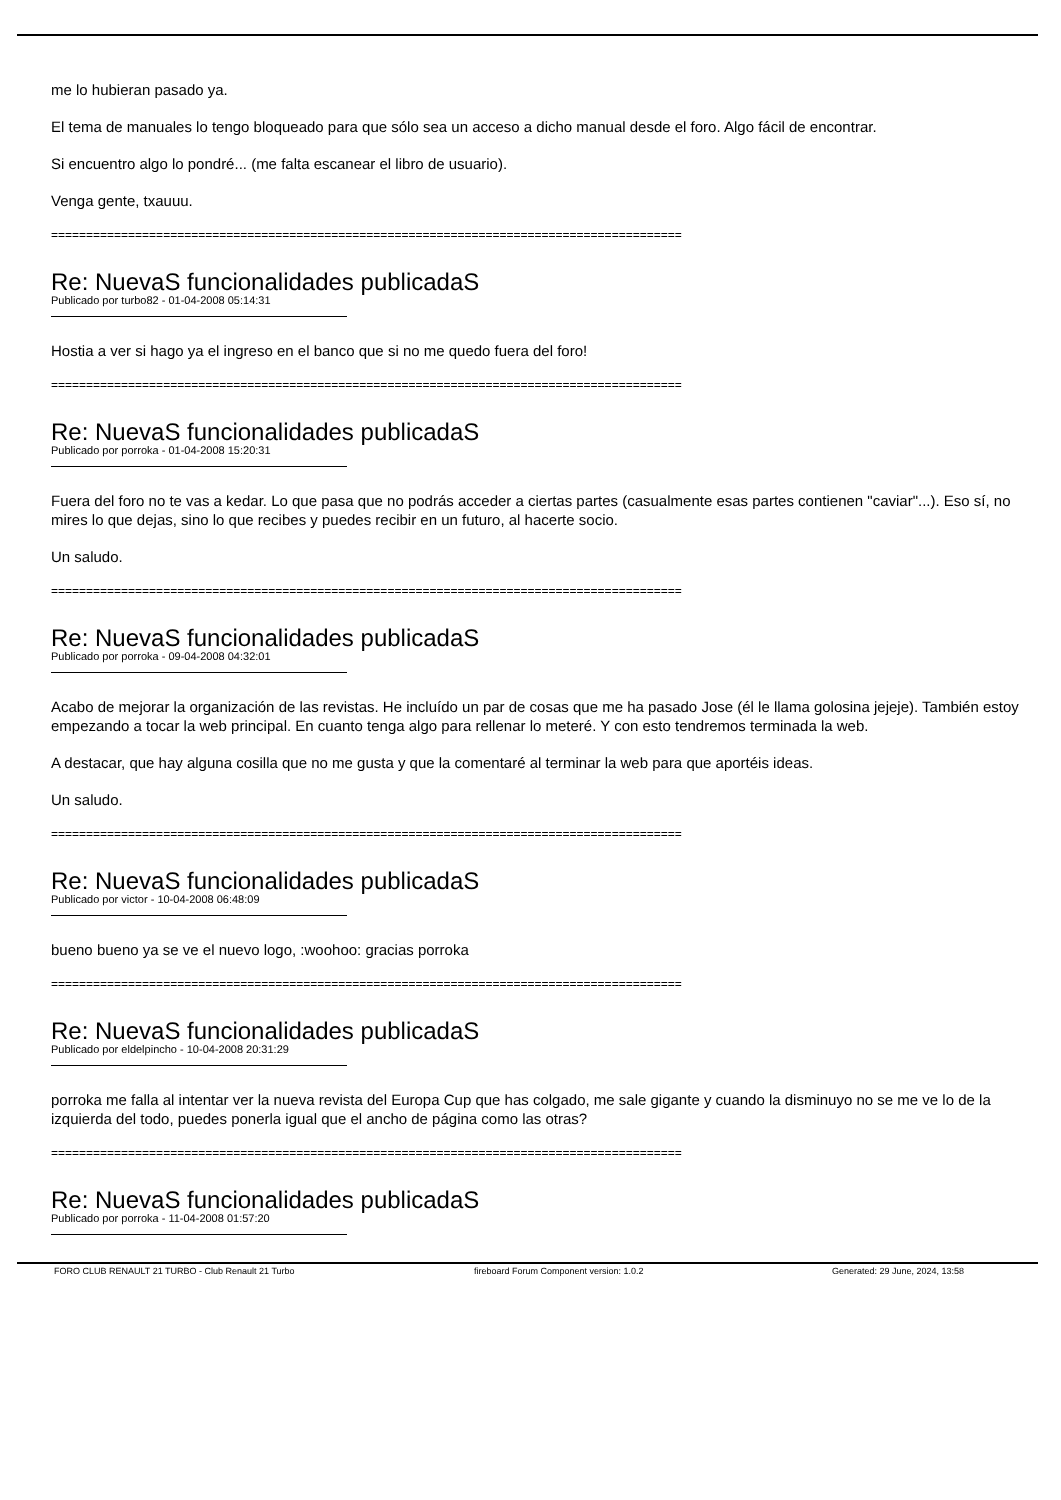me lo hubieran pasado ya.
El tema de manuales lo tengo bloqueado para que sólo sea un acceso a dicho manual desde el foro. Algo fácil de encontrar.
Si encuentro algo lo pondré... (me falta escanear el libro de usuario).
Venga gente, txauuu.
==========================================================================================
Re: NuevaS funcionalidades publicadaS
Publicado por turbo82 - 01-04-2008 05:14:31
Hostia a ver si hago ya el ingreso en el banco que si no me quedo fuera del foro!
==========================================================================================
Re: NuevaS funcionalidades publicadaS
Publicado por porroka - 01-04-2008 15:20:31
Fuera del foro no te vas a kedar. Lo que pasa que no podrás acceder a ciertas partes (casualmente esas partes contienen "caviar"...). Eso sí, no mires lo que dejas, sino lo que recibes y puedes recibir en un futuro, al hacerte socio.
Un saludo.
==========================================================================================
Re: NuevaS funcionalidades publicadaS
Publicado por porroka - 09-04-2008 04:32:01
Acabo de mejorar la organización de las revistas. He incluído un par de cosas que me ha pasado Jose (él le llama golosina jejeje). También estoy empezando a tocar la web principal. En cuanto tenga algo para rellenar lo meteré. Y con esto tendremos terminada la web.
A destacar, que hay alguna cosilla que no me gusta y que la comentaré al terminar la web para que aportéis ideas.
Un saludo.
==========================================================================================
Re: NuevaS funcionalidades publicadaS
Publicado por victor - 10-04-2008 06:48:09
bueno bueno ya se ve el nuevo logo, :woohoo: gracias porroka
==========================================================================================
Re: NuevaS funcionalidades publicadaS
Publicado por eldelpincho - 10-04-2008 20:31:29
porroka me falla al intentar ver la nueva revista del Europa Cup que has colgado, me sale gigante y cuando la disminuyo no se me ve lo de la izquierda del todo, puedes ponerla igual que el ancho de página como las otras?
==========================================================================================
Re: NuevaS funcionalidades publicadaS
Publicado por porroka - 11-04-2008 01:57:20
FORO CLUB RENAULT 21 TURBO - Club Renault 21 Turbo fireboard Forum Component version: 1.0.2 Generated: 29 June, 2024, 13:58